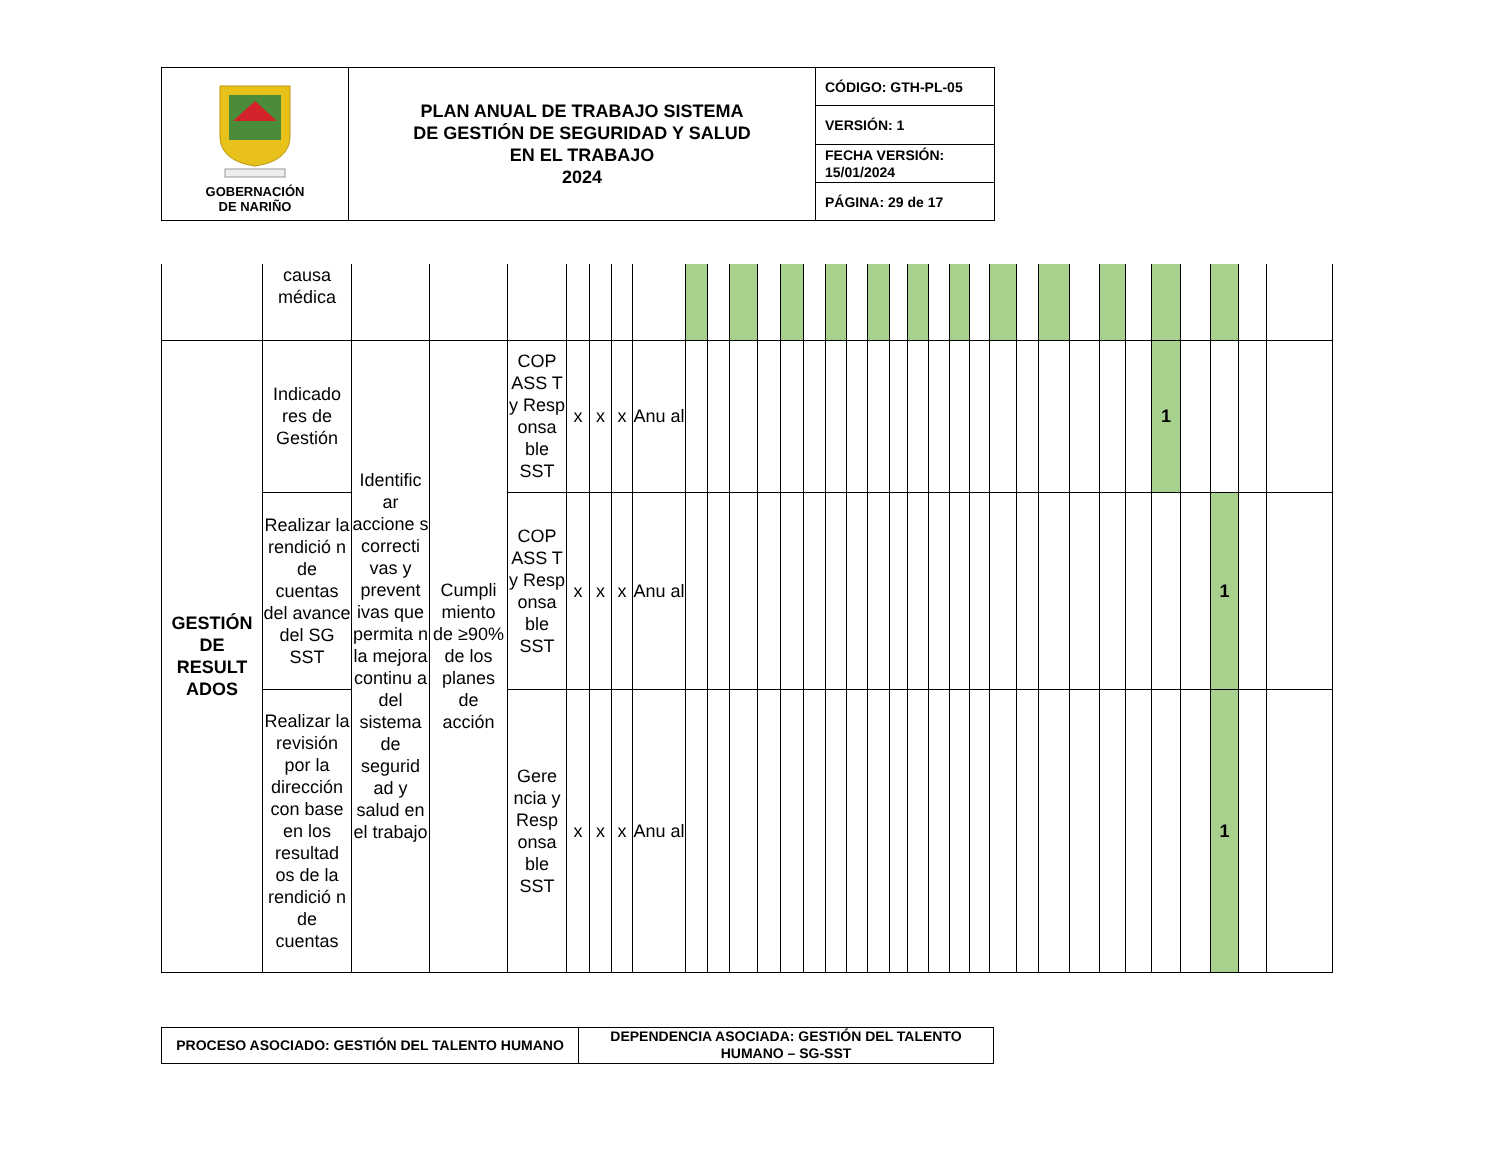| GOBERNACIÓN DE NARIÑO | PLAN ANUAL DE TRABAJO SISTEMA DE GESTIÓN DE SEGURIDAD Y SALUD EN EL TRABAJO 2024 | CÓDIGO: GTH-PL-05 |
| | | VERSIÓN: 1 |
| | | FECHA VERSIÓN: 15/01/2024 |
| | | PÁGINA: 29 de 17 |
| | causa médica | | | | | | | | | | | | | | | | | | | | | | | | | | | | | | | | |
| GESTIÓN DE RESULT ADOS | Indicado res de Gestión | Identific ar accione s correcti vas y prevent ivas que permita n la mejora continu a del sistema de segurid ad y salud en el trabajo | Cumpli miento de ≥90% de los planes de acción | COP ASS T y Resp onsa ble SST | x | x | x | Anu al | | | | | | | | | | | | | | | | | | | | | 1 | | | | |
| | Realizar la rendició n de cuentas del avance del SG SST | | | COP ASS T y Resp onsa ble SST | x | x | x | Anu al | | | | | | | | | | | | | | | | | | | | | | | 1 | | |
| | Realizar la revisión por la dirección con base en los resultad os de la rendició n de cuentas | | | Gere ncia y Resp onsa ble SST | x | x | x | Anu al | | | | | | | | | | | | | | | | | | | | | | | 1 | | |
| PROCESO ASOCIADO: GESTIÓN DEL TALENTO HUMANO | DEPENDENCIA ASOCIADA: GESTIÓN DEL TALENTO HUMANO – SG-SST |